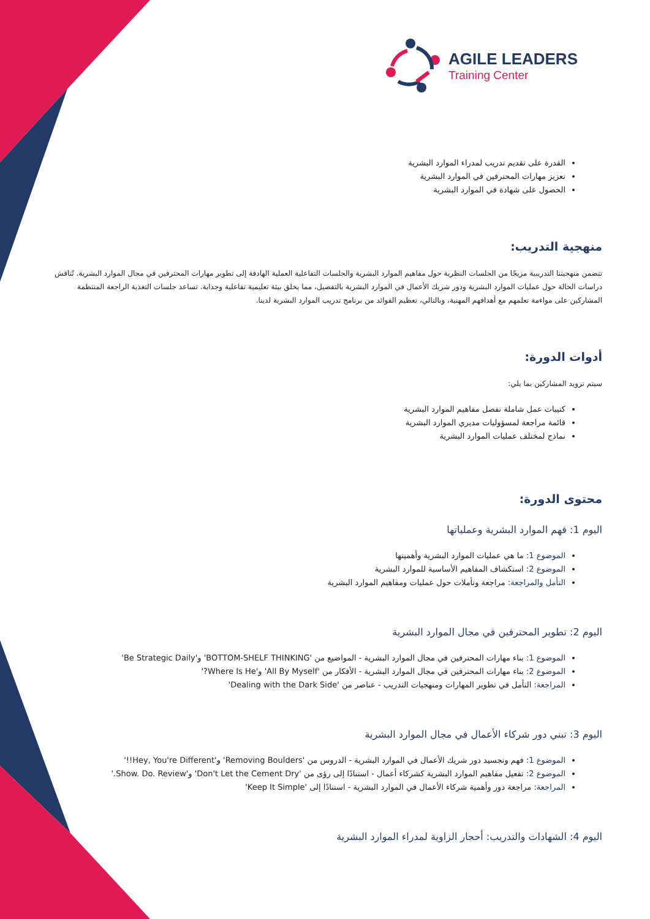AGILE LEADERS
Training Center
القدرة على تقديم تدريب لمدراء الموارد البشرية
تعزيز مهارات المحترفين في الموارد البشرية
الحصول على شهادة في الموارد البشرية
منهجية التدريب:
تتضمن منهجيتنا التدريبية مزيجًا من الجلسات النظرية حول مفاهيم الموارد البشرية والجلسات التفاعلية العملية الهادفة إلى تطوير مهارات المحترفين في مجال الموارد البشرية. تُناقش دراسات الحالة حول عمليات الموارد البشرية ودور شريك الأعمال في الموارد البشرية بالتفصيل، مما يخلق بيئة تعليمية تفاعلية وجذابة. تساعد جلسات التغذية الراجعة المنتظمة المشاركين على مواءمة تعلمهم مع أهدافهم المهنية، وبالتالي، تعظيم الفوائد من برنامج تدريب الموارد البشرية لدينا.
أدوات الدورة:
سيتم تزويد المشاركين بما يلي:
كتيبات عمل شاملة تفصل مفاهيم الموارد البشرية
قائمة مراجعة لمسؤوليات مديري الموارد البشرية
نماذج لمختلف عمليات الموارد البشرية
محتوى الدورة:
اليوم 1: فهم الموارد البشرية وعملياتها
الموضوع 1: ما هي عمليات الموارد البشرية وأهميتها
الموضوع 2: استكشاف المفاهيم الأساسية للموارد البشرية
التأمل والمراجعة: مراجعة وتأملات حول عمليات ومفاهيم الموارد البشرية
اليوم 2: تطوير المحترفين في مجال الموارد البشرية
الموضوع 1: بناء مهارات المحترفين في مجال الموارد البشرية - المواضيع من 'BOTTOM-SHELF THINKING' و'Be Strategic Daily'
الموضوع 2: بناء مهارات المحترفين في مجال الموارد البشرية - الأفكار من 'All By Myself' و'Where Is He?'
المراجعة: التأمل في تطوير المهارات ومنهجيات التدريب - عناصر من 'Dealing with the Dark Side'
اليوم 3: تبني دور شركاء الأعمال في مجال الموارد البشرية
الموضوع 1: فهم وتجسيد دور شريك الأعمال في الموارد البشرية - الدروس من 'Removing Boulders' و'Hey, You're Different!!'
الموضوع 2: تفعيل مفاهيم الموارد البشرية كشركاء أعمال - استنادًا إلى رؤى من 'Don't Let the Cement Dry' و'Show. Do. Review.'
المراجعة: مراجعة دور وأهمية شركاء الأعمال في الموارد البشرية - استنادًا إلى 'Keep It Simple'
اليوم 4: الشهادات والتدريب: أحجار الزاوية لمدراء الموارد البشرية